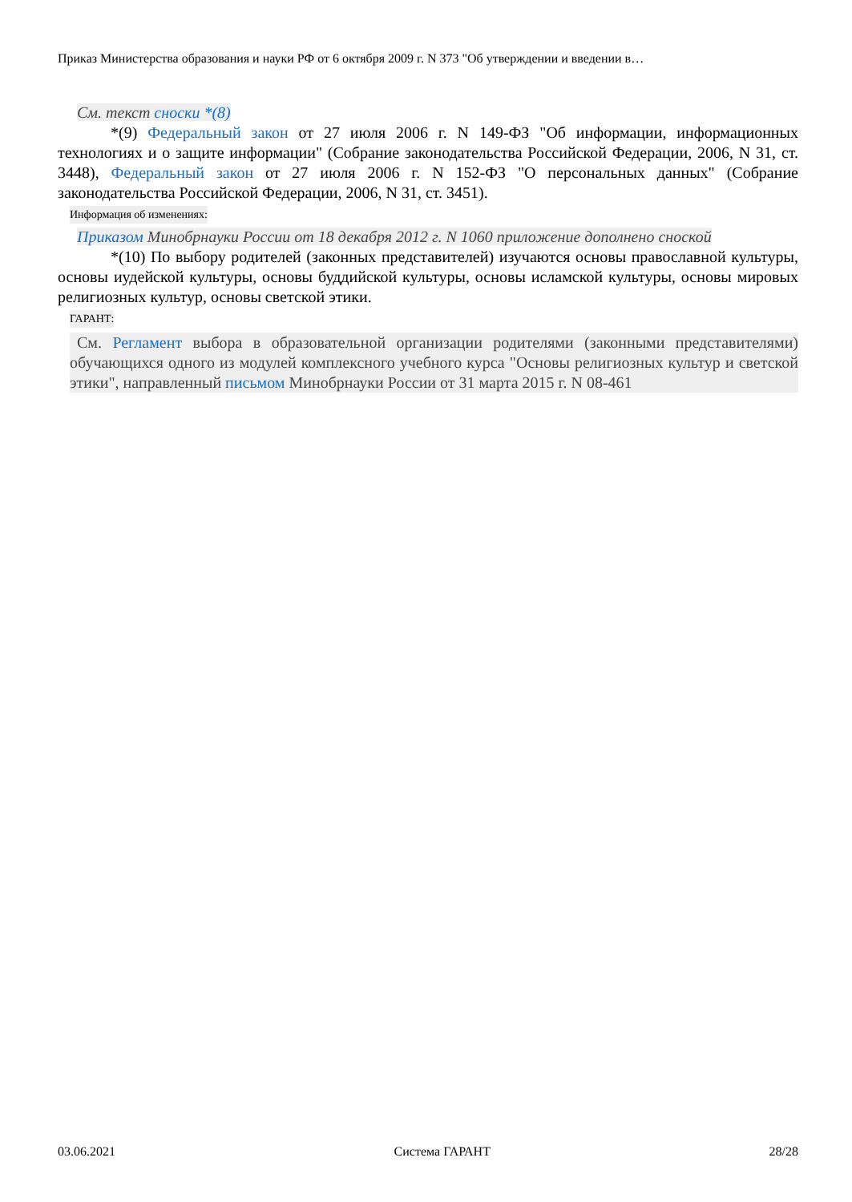Приказ Министерства образования и науки РФ от 6 октября 2009 г. N 373 "Об утверждении и введении в…
См. текст сноски *(8)
*(9) Федеральный закон от 27 июля 2006 г. N 149-ФЗ "Об информации, информационных технологиях и о защите информации" (Собрание законодательства Российской Федерации, 2006, N 31, ст. 3448), Федеральный закон от 27 июля 2006 г. N 152-ФЗ "О персональных данных" (Собрание законодательства Российской Федерации, 2006, N 31, ст. 3451).
Информация об изменениях:
Приказом Минобрнауки России от 18 декабря 2012 г. N 1060 приложение дополнено сноской
*(10) По выбору родителей (законных представителей) изучаются основы православной культуры, основы иудейской культуры, основы буддийской культуры, основы исламской культуры, основы мировых религиозных культур, основы светской этики.
ГАРАНТ:
См. Регламент выбора в образовательной организации родителями (законными представителями) обучающихся одного из модулей комплексного учебного курса "Основы религиозных культур и светской этики", направленный письмом Минобрнауки России от 31 марта 2015 г. N 08-461
03.06.2021 Система ГАРАНТ 28/28